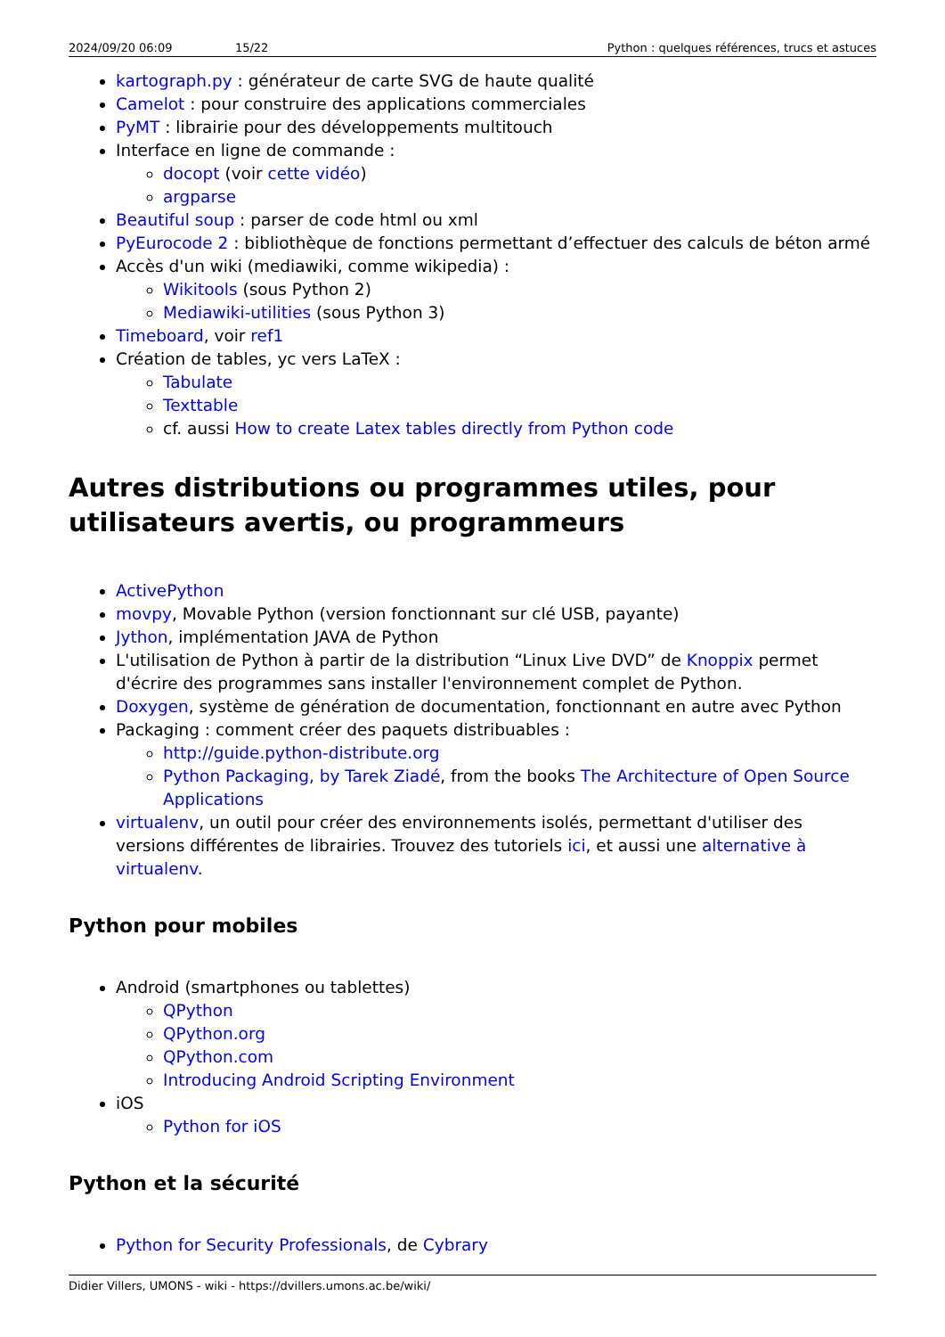2024/09/20 06:09 15/22 Python : quelques références, trucs et astuces
kartograph.py : générateur de carte SVG de haute qualité
Camelot : pour construire des applications commerciales
PyMT : librairie pour des développements multitouch
Interface en ligne de commande :
docopt (voir cette vidéo)
argparse
Beautiful soup : parser de code html ou xml
PyEurocode 2 : bibliothèque de fonctions permettant d’effectuer des calculs de béton armé
Accès d'un wiki (mediawiki, comme wikipedia) :
Wikitools (sous Python 2)
Mediawiki-utilities (sous Python 3)
Timeboard, voir ref1
Création de tables, yc vers LaTeX :
Tabulate
Texttable
cf. aussi How to create Latex tables directly from Python code
Autres distributions ou programmes utiles, pour utilisateurs avertis, ou programmeurs
ActivePython
movpy, Movable Python (version fonctionnant sur clé USB, payante)
Jython, implémentation JAVA de Python
L'utilisation de Python à partir de la distribution “Linux Live DVD” de Knoppix permet d'écrire des programmes sans installer l'environnement complet de Python.
Doxygen, système de génération de documentation, fonctionnant en autre avec Python
Packaging : comment créer des paquets distribuables :
http://guide.python-distribute.org
Python Packaging, by Tarek Ziadé, from the books The Architecture of Open Source Applications
virtualenv, un outil pour créer des environnements isolés, permettant d'utiliser des versions différentes de librairies. Trouvez des tutoriels ici, et aussi une alternative à virtualenv.
Python pour mobiles
Android (smartphones ou tablettes)
QPython
QPython.org
QPython.com
Introducing Android Scripting Environment
iOS
Python for iOS
Python et la sécurité
Python for Security Professionals, de Cybrary
Didier Villers, UMONS - wiki - https://dvillers.umons.ac.be/wiki/